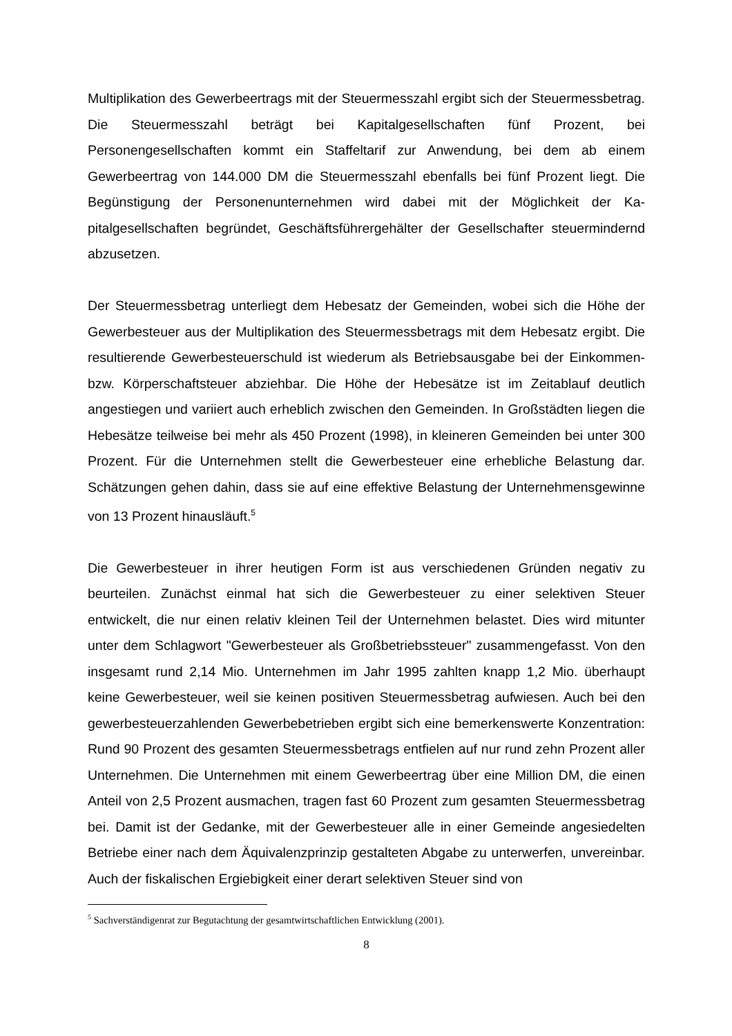Multiplikation des Gewerbeertrags mit der Steuermesszahl ergibt sich der Steuer­messbetrag. Die Steuermesszahl beträgt bei Kapitalgesellschaften fünf Prozent, bei Personengesellschaften kommt ein Staffeltarif zur Anwendung, bei dem ab einem Gewerbeertrag von 144.000 DM die Steuermesszahl ebenfalls bei fünf Prozent liegt. Die Begünstigung der Personenunternehmen wird dabei mit der Möglichkeit der Ka­pitalgesellschaften begründet, Geschäftsführergehälter der Gesellschafter steuer­mindernd abzusetzen.
Der Steuermessbetrag unterliegt dem Hebesatz der Gemeinden, wobei sich die Hö­he der Gewerbesteuer aus der Multiplikation des Steuermessbetrags mit dem Hebe­satz ergibt. Die resultierende Gewerbesteuerschuld ist wiederum als Betriebsausga­be bei der Einkommen- bzw. Körperschaftsteuer abziehbar. Die Höhe der Hebesätze ist im Zeitablauf deutlich angestiegen und variiert auch erheblich zwischen den Ge­meinden. In Großstädten liegen die Hebesätze teilweise bei mehr als 450 Prozent (1998), in kleineren Gemeinden bei unter 300 Prozent. Für die Unternehmen stellt die Gewerbesteuer eine erhebliche Belastung dar. Schätzungen gehen dahin, dass sie auf eine effektive Belastung der Unternehmensgewinne von 13 Prozent hinaus­läuft.<sup>5</sup>
Die Gewerbesteuer in ihrer heutigen Form ist aus verschiedenen Gründen negativ zu beurteilen. Zunächst einmal hat sich die Gewerbesteuer zu einer selektiven Steuer entwickelt, die nur einen relativ kleinen Teil der Unternehmen belastet. Dies wird mitunter unter dem Schlagwort "Gewerbesteuer als Großbetriebssteuer" zusammen­gefasst. Von den insgesamt rund 2,14 Mio. Unternehmen im Jahr 1995 zahlten knapp 1,2 Mio. überhaupt keine Gewerbesteuer, weil sie keinen positiven Steuer­messbetrag aufwiesen. Auch bei den gewerbesteuerzahlenden Gewerbebetrieben ergibt sich eine bemerkenswerte Konzentration: Rund 90 Prozent des gesamten Steuermessbetrags entfielen auf nur rund zehn Prozent aller Unternehmen. Die Un­ternehmen mit einem Gewerbeertrag über eine Million DM, die einen Anteil von 2,5 Prozent ausmachen, tragen fast 60 Prozent zum gesamten Steuermessbetrag bei. Damit ist der Gedanke, mit der Gewerbesteuer alle in einer Gemeinde angesiedelten Betriebe einer nach dem Äquivalenzprinzip gestalteten Abgabe zu unterwerfen, un­vereinbar. Auch der fiskalischen Ergiebigkeit einer derart selektiven Steuer sind von
<sup>5</sup> Sachverständigenrat zur Begutachtung der gesamtwirtschaftlichen Entwicklung (2001).
8